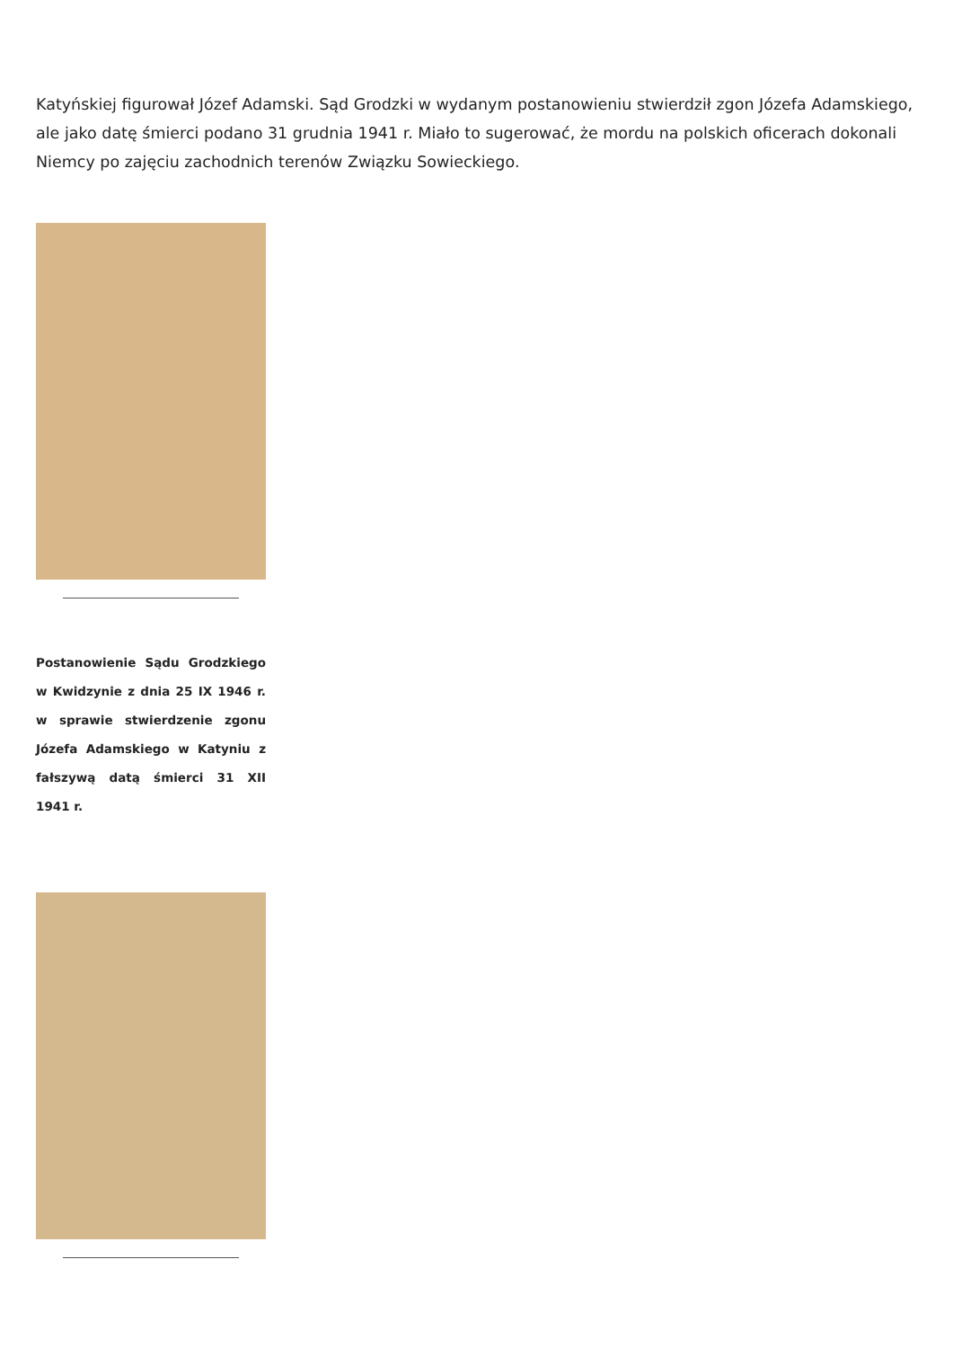Katyńskiej figurował Józef Adamski. Sąd Grodzki w wydanym postanowieniu stwierdził zgon Józefa Adamskiego, ale jako datę śmierci podano 31 grudnia 1941 r. Miało to sugerować, że mordu na polskich oficerach dokonali Niemcy po zajęciu zachodnich terenów Związku Sowieckiego.
Postanowienie Sądu Grodzkiego w Kwidzynie z dnia 25 IX 1946 r. w sprawie stwierdzenie zgonu Józefa Adamskiego w Katyniu z fałszywą datą śmierci 31 XII 1941 r.